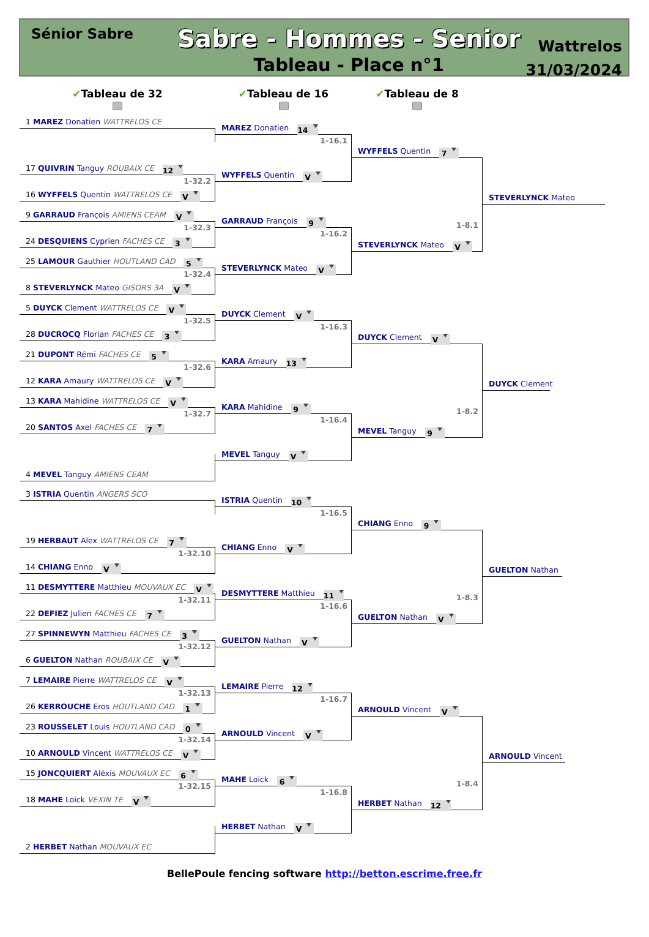Sénior Sabre
Sabre - Hommes - Senior
Tableau - Place n°1
Wattrelos
31/03/2024
✔Tableau de 32
✔Tableau de 16
✔Tableau de 8
1 MAREZ Donatien WATTRELOS CE
17 QUIVRIN Tanguy ROUBAIX CE 12
1-32.2
16 WYFFELS Quentin WATTRELOS CE V
9 GARRAUD François AMIENS CEAM V
1-32.3
24 DESQUIENS Cyprien FACHES CE 3
25 LAMOUR Gauthier HOUTLAND CAD 5
1-32.4
8 STEVERLYNCK Mateo GISORS 3A V
5 DUYCK Clement WATTRELOS CE V
1-32.5
28 DUCROCQ Florian FACHES CE 3
21 DUPONT Rémi FACHES CE 5
1-32.6
12 KARA Amaury WATTRELOS CE V
13 KARA Mahidine WATTRELOS CE V
1-32.7
20 SANTOS Axel FACHES CE 7
4 MEVEL Tanguy AMIENS CEAM
3 ISTRIA Quentin ANGERS SCO
19 HERBAUT Alex WATTRELOS CE 7
1-32.10
14 CHIANG Enno V
11 DESMYTTERE Matthieu MOUVAUX EC V
1-32.11
22 DEFIEZ Julien FACHES CE 7
27 SPINNEWYN Matthieu FACHES CE 3
1-32.12
6 GUELTON Nathan ROUBAIX CE V
7 LEMAIRE Pierre WATTRELOS CE V
1-32.13
26 KERROUCHE Eros HOUTLAND CAD 1
23 ROUSSELET Louis HOUTLAND CAD 0
1-32.14
10 ARNOULD Vincent WATTRELOS CE V
15 JONCQUIERT Aléxis MOUVAUX EC 6
1-32.15
18 MAHE Loick VEXIN TE V
2 HERBET Nathan MOUVAUX EC
MAREZ Donatien 14
1-16.1
WYFFELS Quentin V
GARRAUD François 9
1-16.2
STEVERLYNCK Mateo V
DUYCK Clement V
1-16.3
KARA Amaury 13
KARA Mahidine 9
1-16.4
MEVEL Tanguy V
ISTRIA Quentin 10
1-16.5
CHIANG Enno V
DESMYTTERE Matthieu 11
1-16.6
GUELTON Nathan V
LEMAIRE Pierre 12
1-16.7
ARNOULD Vincent V
MAHE Loick 6
1-16.8
HERBET Nathan V
WYFFELS Quentin 7
1-8.1
STEVERLYNCK Mateo V
DUYCK Clement V
1-8.2
MEVEL Tanguy 9
CHIANG Enno 9
1-8.3
GUELTON Nathan V
ARNOULD Vincent V
1-8.4
HERBET Nathan 12
STEVERLYNCK Mateo
DUYCK Clement
GUELTON Nathan
ARNOULD Vincent
BellePoule fencing software http://betton.escrime.free.fr